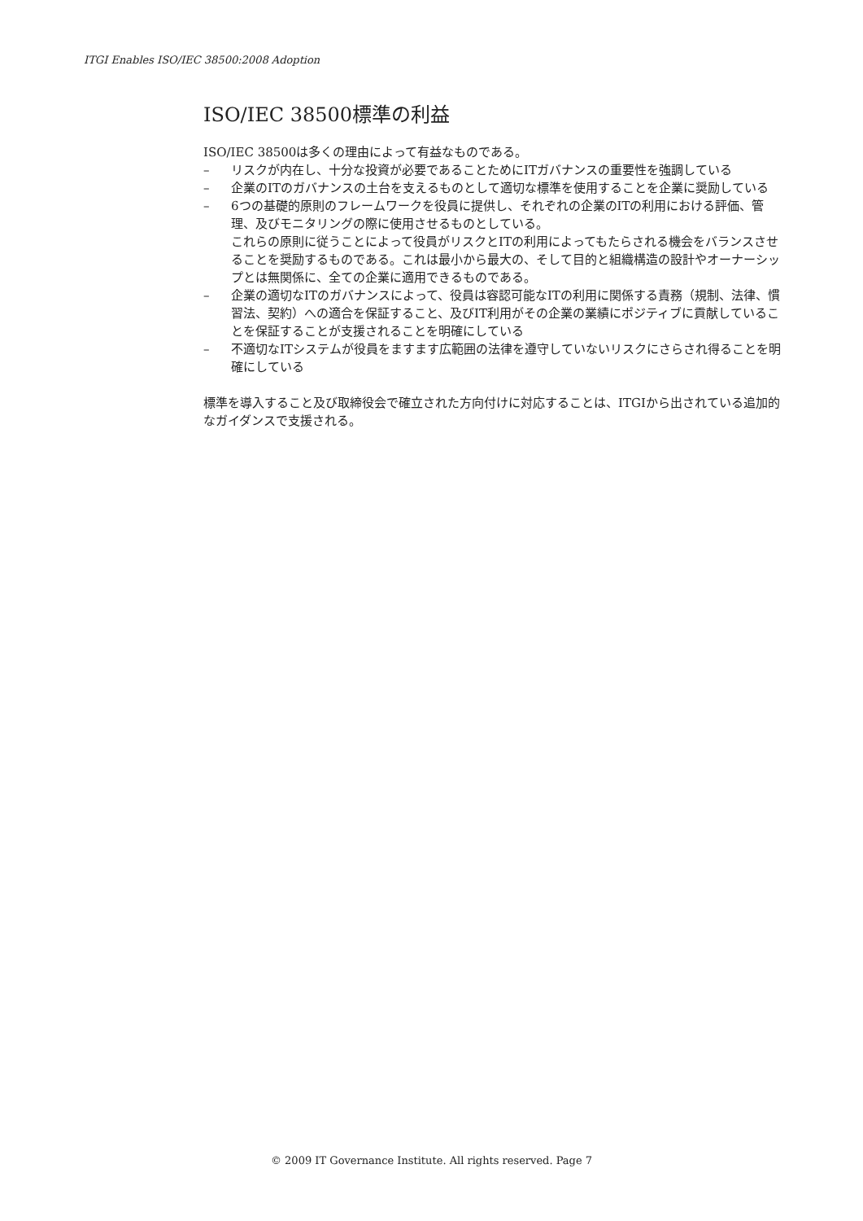ITGI Enables ISO/IEC 38500:2008 Adoption
ISO/IEC 38500標準の利益
ISO/IEC 38500は多くの理由によって有益なものである。
– リスクが内在し、十分な投資が必要であることためにITガバナンスの重要性を強調している
– 企業のITのガバナンスの土台を支えるものとして適切な標準を使用することを企業に奨励している
– 6つの基礎的原則のフレームワークを役員に提供し、それぞれの企業のITの利用における評価、管理、及びモニタリングの際に使用させるものとしている。
これらの原則に従うことによって役員がリスクとITの利用によってもたらされる機会をバランスさせることを奨励するものである。これは最小から最大の、そして目的と組織構造の設計やオーナーシップとは無関係に、全ての企業に適用できるものである。
– 企業の適切なITのガバナンスによって、役員は容認可能なITの利用に関係する責務（規制、法律、慣習法、契約）への適合を保証すること、及びIT利用がその企業の業績にポジティブに貢献していることを保証することが支援されることを明確にしている
– 不適切なITシステムが役員をますます広範囲の法律を遵守していないリスクにさらされ得ることを明確にしている
標準を導入すること及び取締役会で確立された方向付けに対応することは、ITGIから出されている追加的なガイダンスで支援される。
© 2009 IT Governance Institute. All rights reserved. Page 7